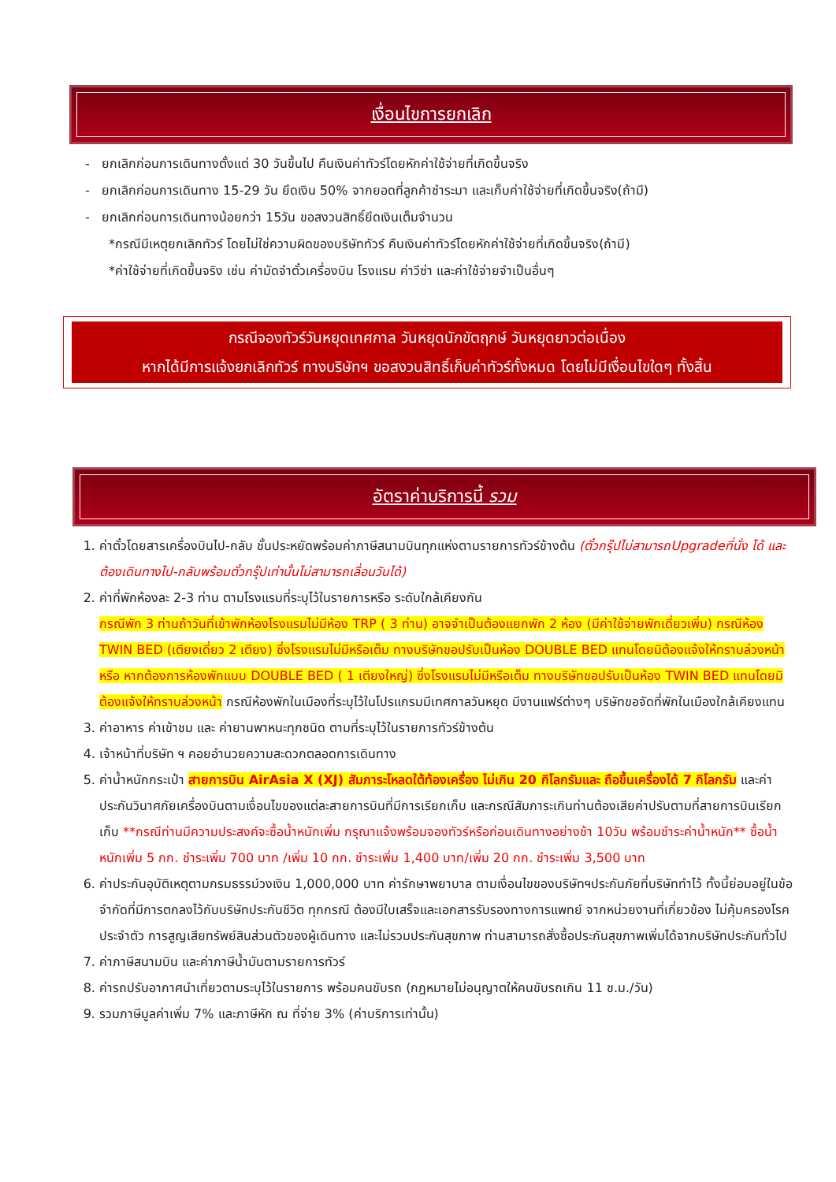เงื่อนไขการยกเลิก
- ยกเลิกก่อนการเดินทางตั้งแต่ 30 วันขึ้นไป คืนเงินค่าทัวร์โดยหักค่าใช้จ่ายที่เกิดขึ้นจริง
- ยกเลิกก่อนการเดินทาง 15-29 วัน ยึดเงิน 50% จากยอดที่ลูกค้าชำระมา และเก็บค่าใช้จ่ายที่เกิดขึ้นจริง(ถ้ามี)
- ยกเลิกก่อนการเดินทางน้อยกว่า 15วัน ขอสงวนสิทธิ์ยึดเงินเต็มจำนวน
*กรณีมีเหตุยกเลิกทัวร์ โดยไม่ใช่ความผิดของบริษัททัวร์ คืนเงินค่าทัวร์โดยหักค่าใช้จ่ายที่เกิดขึ้นจริง(ถ้ามี)
*ค่าใช้จ่ายที่เกิดขึ้นจริง เช่น ค่ามัดจำตั๋วเครื่องบิน โรงแรม ค่าวีซ่า และค่าใช้จ่ายจำเป็นอื่นๆ
กรณีจองทัวร์วันหยุดเทศกาล วันหยุดนักขัตฤกษ์ วันหยุดยาวต่อเนื่อง
หากได้มีการแจ้งยกเลิกทัวร์ ทางบริษัทฯ ขอสงวนสิทธิ์เก็บค่าทัวร์ทั้งหมด โดยไม่มีเงื่อนไขใดๆ ทั้งสิ้น
อัตราค่าบริการนี้ รวม
1. ค่าตั๋วโดยสารเครื่องบินไป-กลับ ชั้นประหยัดพร้อมค่าภาษีสนามบินทุกแห่งตามรายการทัวร์ข้างต้น (ตั๋วกรุ๊ปไม่สามารถUpgradeที่นั่ง ได้ และต้องเดินทางไป-กลับพร้อมตั๋วกรุ๊ปเท่านั้นไม่สามารถเลื่อนวันได้)
2. ค่าที่พักห้องละ 2-3 ท่าน ตามโรงแรมที่ระบุไว้ในรายการหรือ ระดับใกล้เคียงกัน
กรณีพัก 3 ท่านถ้าวันที่เข้าพักห้องโรงแรมไม่มีห้อง TRP ( 3 ท่าน) อาจจำเป็นต้องแยกพัก 2 ห้อง (มีค่าใช้จ่ายพักเดี่ยวเพิ่ม) กรณีห้อง TWIN BED (เตียงเดี่ยว 2 เตียง) ซึ่งโรงแรมไม่มีหรือเต็ม ทางบริษัทขอปรับเป็นห้อง DOUBLE BED แทนโดยมิต้องแจ้งให้ทราบล่วงหน้า หรือ หากต้องการห้องพักแบบ DOUBLE BED ( 1 เตียงใหญ่) ซึ่งโรงแรมไม่มีหรือเต็ม ทางบริษัทขอปรับเป็นห้อง TWIN BED แทนโดยมิต้องแจ้งให้ทราบล่วงหน้า กรณีห้องพักในเมืองที่ระบุไว้ในโปรแกรมมีเทศกาลวันหยุด มีงานแฟร์ต่างๆ บริษัทขอจัดที่พักในเมืองใกล้เคียงแทน
3. ค่าอาหาร ค่าเข้าชม และ ค่ายานพาหนะทุกชนิด ตามที่ระบุไว้ในรายการทัวร์ข้างต้น
4. เจ้าหน้าที่บริษัท ฯ คอยอำนวยความสะดวกตลอดการเดินทาง
5. ค่าน้ำหนักกระเป๋า สายการบิน AirAsia X (XJ) สัมภาระโหลดใต้ท้องเครื่อง ไม่เกิน 20 กิโลกรัมและ ถือขึ้นเครื่องได้ 7 กิโลกรัม และค่าประกันวินาศภัยเครื่องบินตามเงื่อนไขของแต่ละสายการบินที่มีการเรียกเก็บ และกรณีสัมภาระเกินท่านต้องเสียค่าปรับตามที่สายการบินเรียกเก็บ **กรณีท่านมีความประสงค์จะซื้อน้ำหนักเพิ่ม กรุณาแจ้งพร้อมจองทัวร์หรือก่อนเดินทางอย่างช้า 10วัน พร้อมชำระค่าน้ำหนัก** ซื้อน้ำหนักเพิ่ม 5 กก. ชำระเพิ่ม 700 บาท /เพิ่ม 10 กก. ชำระเพิ่ม 1,400 บาท/เพิ่ม 20 กก. ชำระเพิ่ม 3,500 บาท
6. ค่าประกันอุบัติเหตุตามกรมธรรม์วงเงิน 1,000,000 บาท ค่ารักษาพยาบาล ตามเงื่อนไขของบริษัทฯประกันภัยที่บริษัททำไว้ ทั้งนี้ย่อมอยู่ในข้อจำกัดที่มีการตกลงไว้กับบริษัทประกันชีวิต ทุกกรณี ต้องมีใบเสร็จและเอกสารรับรองทางการแพทย์ จากหน่วยงานที่เกี่ยวข้อง ไม่คุ้มครองโรคประจำตัว การสูญเสียทรัพย์สินส่วนตัวของผู้เดินทาง และไม่รวมประกันสุขภาพ ท่านสามารถสั่งซื้อประกันสุขภาพเพิ่มได้จากบริษัทประกันทั่วไป
7. ค่าภาษีสนามบิน และค่าภาษีน้ำมันตามรายการทัวร์
8. ค่ารถปรับอากาศนำเที่ยวตามระบุไว้ในรายการ พร้อมคนขับรถ (กฎหมายไม่อนุญาตให้คนขับรถเกิน 11 ช.ม./วัน)
9. รวมภาษีมูลค่าเพิ่ม 7% และภาษีหัก ณ ที่จ่าย 3% (ค่าบริการเท่านั้น)